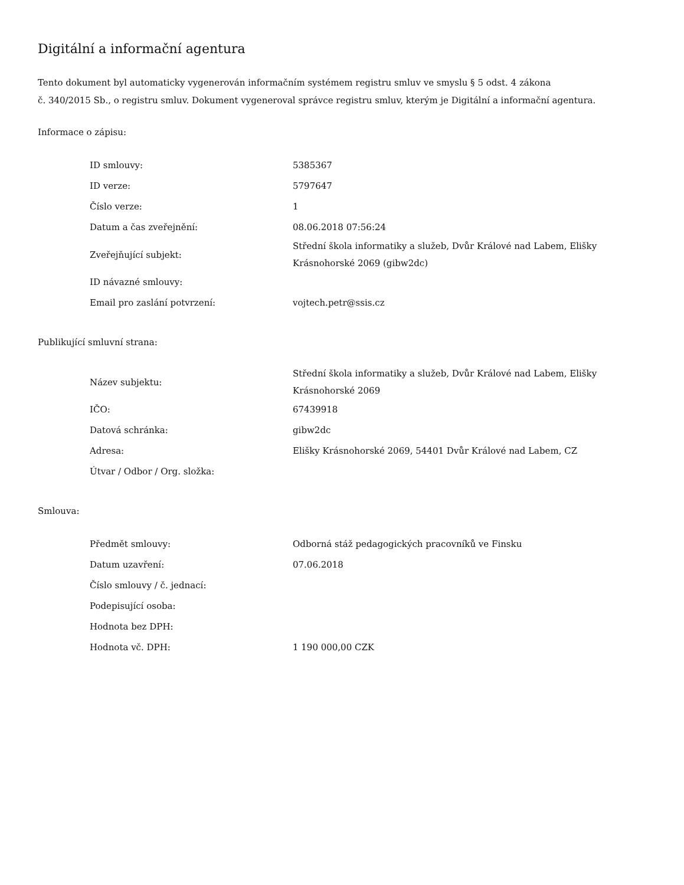Digitální a informační agentura
Tento dokument byl automaticky vygenerován informačním systémem registru smluv ve smyslu § 5 odst. 4 zákona
č. 340/2015 Sb., o registru smluv. Dokument vygeneroval správce registru smluv, kterým je Digitální a informační agentura.
Informace o zápisu:
| ID smlouvy: | 5385367 |
| ID verze: | 5797647 |
| Číslo verze: | 1 |
| Datum a čas zveřejnění: | 08.06.2018 07:56:24 |
| Zveřejňující subjekt: | Střední škola informatiky a služeb, Dvůr Králové nad Labem, Elišky Krásnohorské 2069 (gibw2dc) |
| ID návazné smlouvy: | |
| Email pro zaslání potvrzení: | vojtech.petr@ssis.cz |
Publikující smluvní strana:
| Název subjektu: | Střední škola informatiky a služeb, Dvůr Králové nad Labem, Elišky Krásnohorské 2069 |
| IČO: | 67439918 |
| Datová schránka: | gibw2dc |
| Adresa: | Elišky Krásnohorské 2069, 54401 Dvůr Králové nad Labem, CZ |
| Útvar / Odbor / Org. složka: | |
Smlouva:
| Předmět smlouvy: | Odborná stáž pedagogických pracovníků ve Finsku |
| Datum uzavření: | 07.06.2018 |
| Číslo smlouvy / č. jednací: | |
| Podepisující osoba: | |
| Hodnota bez DPH: | |
| Hodnota vč. DPH: | 1 190 000,00 CZK |